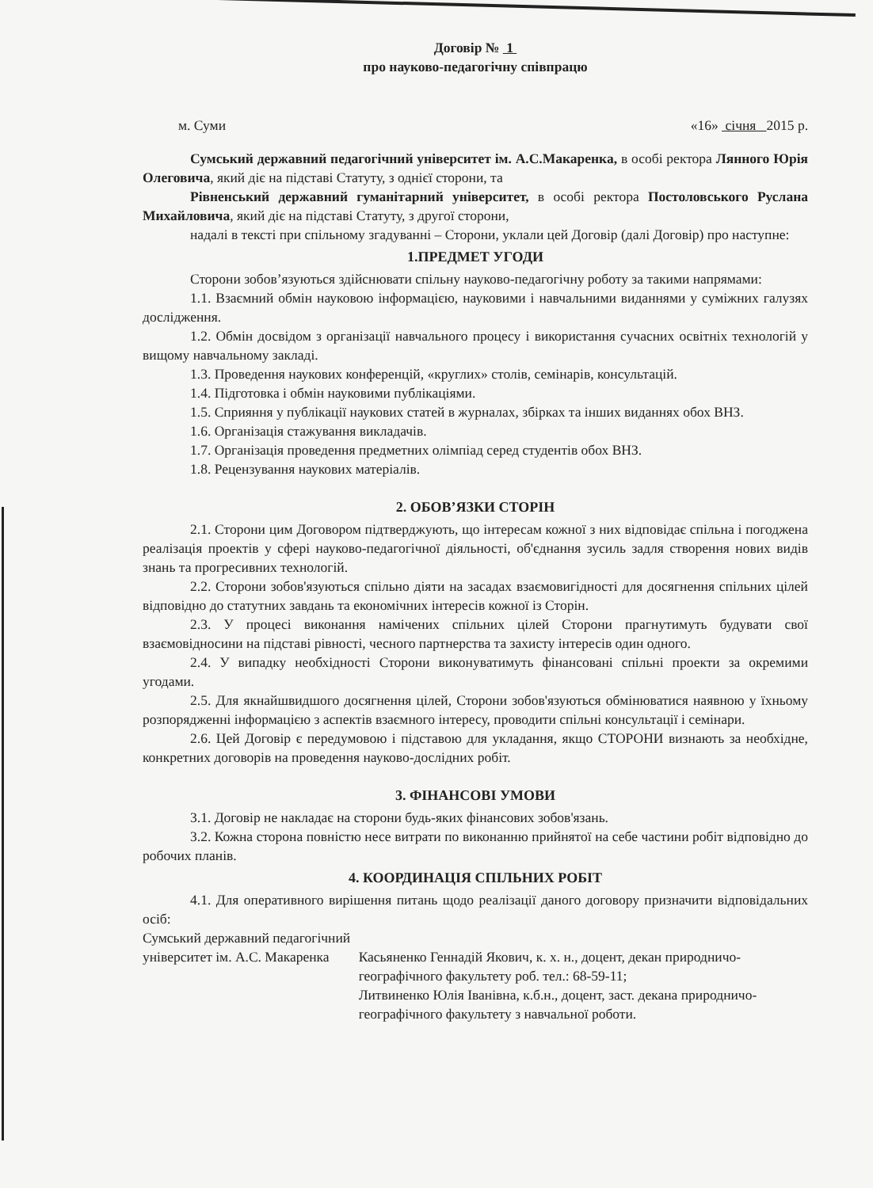Договір № 1
про науково-педагогічну співпрацю
м. Суми «16» січня 2015 р.
Сумський державний педагогічний університет ім. А.С.Макаренка, в особі ректора Лянного Юрія Олеговича, який діє на підставі Статуту, з однієї сторони, та
Рівненський державний гуманітарний університет, в особі ректора Постоловського Руслана Михайловича, який діє на підставі Статуту, з другої сторони,
надалі в тексті при спільному згадуванні – Сторони, уклали цей Договір (далі Договір) про наступне:
1.ПРЕДМЕТ УГОДИ
Сторони зобов’язуються здійснювати спільну науково-педагогічну роботу за такими напрямами:
1.1. Взаємний обмін науковою інформацією, науковими і навчальними виданнями у суміжних галузях дослідження.
1.2. Обмін досвідом з організації навчального процесу і використання сучасних освітніх технологій у вищому навчальному закладі.
1.3. Проведення наукових конференцій, «круглих» столів, семінарів, консультацій.
1.4. Підготовка і обмін науковими публікаціями.
1.5. Сприяння у публікації наукових статей в журналах, збірках та інших виданнях обох ВНЗ.
1.6. Організація стажування викладачів.
1.7. Організація проведення предметних олімпіад серед студентів обох ВНЗ.
1.8. Рецензування наукових матеріалів.
2. ОБОВ’ЯЗКИ СТОРІН
2.1. Сторони цим Договором підтверджують, що інтересам кожної з них відповідає спільна і погоджена реалізація проектів у сфері науково-педагогічної діяльності, об'єднання зусиль задля створення нових видів знань та прогресивних технологій.
2.2. Сторони зобов'язуються спільно діяти на засадах взаємовигідності для досягнення спільних цілей відповідно до статутних завдань та економічних інтересів кожної із Сторін.
2.3. У процесі виконання намічених спільних цілей Сторони прагнутимуть будувати свої взаємовідносини на підставі рівності, чесного партнерства та захисту інтересів один одного.
2.4. У випадку необхідності Сторони виконуватимуть фінансовані спільні проекти за окремими угодами.
2.5. Для якнайшвидшого досягнення цілей, Сторони зобов'язуються обмінюватися наявною у їхньому розпорядженні інформацією з аспектів взаємного інтересу, проводити спільні консультації і семінари.
2.6. Цей Договір є передумовою і підставою для укладання, якщо СТОРОНИ визнають за необхідне, конкретних договорів на проведення науково-дослідних робіт.
3. ФІНАНСОВІ УМОВИ
3.1. Договір не накладає на сторони будь-яких фінансових зобов'язань.
3.2. Кожна сторона повністю несе витрати по виконанню прийнятої на себе частини робіт відповідно до робочих планів.
4. КООРДИНАЦІЯ СПІЛЬНИХ РОБІТ
4.1. Для оперативного вирішення питань щодо реалізації даного договору призначити відповідальних осіб:
Сумський державний педагогічний
університет ім. А.С. Макаренка
Касьяненко Геннадій Якович, к. х. н., доцент, декан природничо-географічного факультету роб. тел.: 68-59-11;
Литвиненко Юлія Іванівна, к.б.н., доцент, заст. декана природничо-географічного факультету з навчальної роботи.